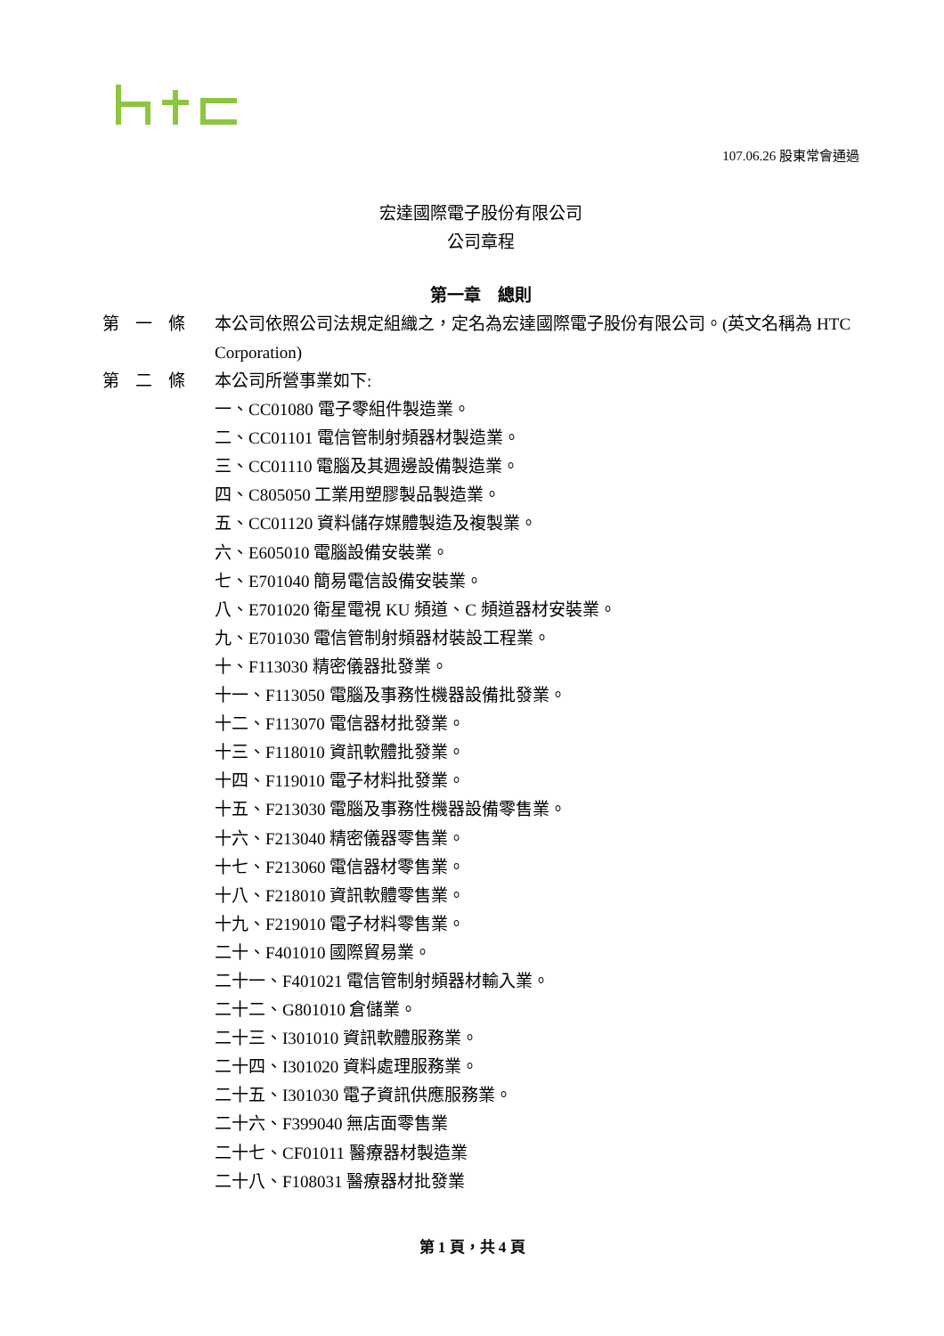107.06.26 股東常會通過
宏達國際電子股份有限公司
公司章程
第一章　總則
第一條 本公司依照公司法規定組織之，定名為宏達國際電子股份有限公司。(英文名稱為 HTC Corporation)
第二條
本公司所營事業如下:
一、CC01080 電子零組件製造業。
二、CC01101 電信管制射頻器材製造業。
三、CC01110 電腦及其週邊設備製造業。
四、C805050 工業用塑膠製品製造業。
五、CC01120 資料儲存媒體製造及複製業。
六、E605010 電腦設備安裝業。
七、E701040 簡易電信設備安裝業。
八、E701020 衛星電視 KU 頻道、C 頻道器材安裝業。
九、E701030 電信管制射頻器材裝設工程業。
十、F113030 精密儀器批發業。
十一、F113050 電腦及事務性機器設備批發業。
十二、F113070 電信器材批發業。
十三、F118010 資訊軟體批發業。
十四、F119010 電子材料批發業。
十五、F213030 電腦及事務性機器設備零售業。
十六、F213040 精密儀器零售業。
十七、F213060 電信器材零售業。
十八、F218010 資訊軟體零售業。
十九、F219010 電子材料零售業。
二十、F401010 國際貿易業。
二十一、F401021 電信管制射頻器材輸入業。
二十二、G801010 倉儲業。
二十三、I301010 資訊軟體服務業。
二十四、I301020 資料處理服務業。
二十五、I301030 電子資訊供應服務業。
二十六、F399040 無店面零售業
二十七、CF01011 醫療器材製造業
二十八、F108031 醫療器材批發業
第 1 頁，共 4 頁